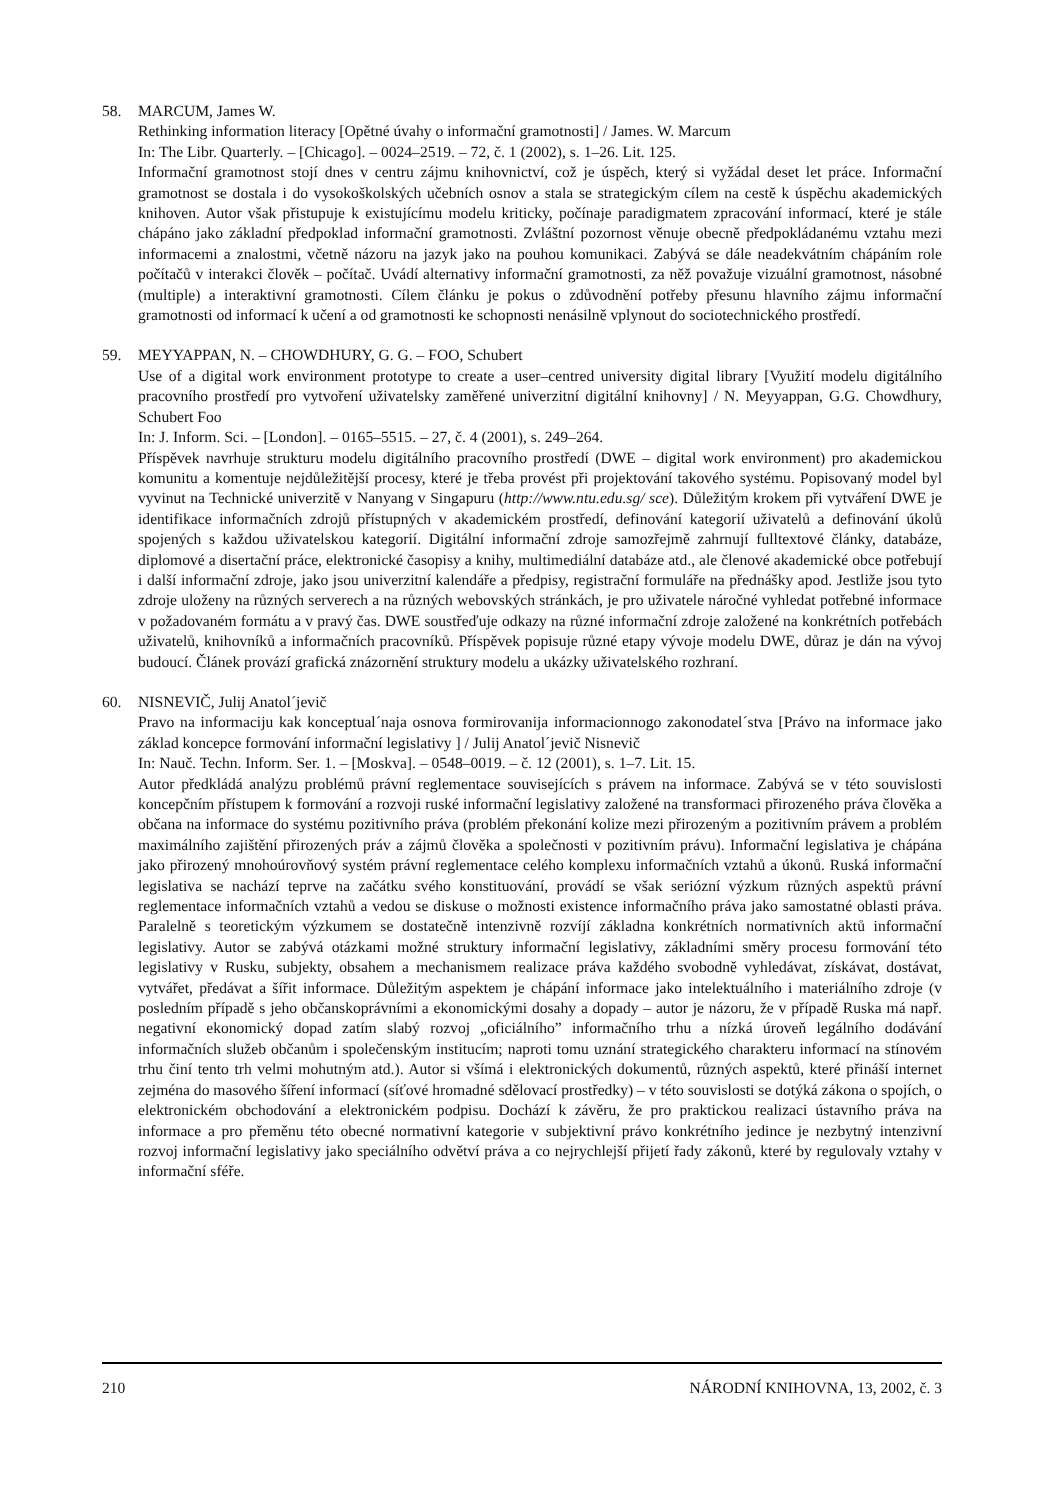58. MARCUM, James W.
Rethinking information literacy [Opětné úvahy o informační gramotnosti] / James. W. Marcum
In: The Libr. Quarterly. – [Chicago]. – 0024–2519. – 72, č. 1 (2002), s. 1–26. Lit. 125.
Informační gramotnost stojí dnes v centru zájmu knihovnictví, což je úspěch, který si vyžádal deset let práce. Informační gramotnost se dostala i do vysokoškolských učebních osnov a stala se strategickým cílem na cestě k úspěchu akademických knihoven. Autor však přistupuje k existujícímu modelu kriticky, počínaje paradigmatem zpracování informací, které je stále chápáno jako základní předpoklad informační gramotnosti. Zvláštní pozornost věnuje obecně předpokládanému vztahu mezi informacemi a znalostmi, včetně názoru na jazyk jako na pouhou komunikaci. Zabývá se dále neadekvátním chápáním role počítačů v interakci člověk – počítač. Uvádí alternativy informační gramotnosti, za něž považuje vizuální gramotnost, násobné (multiple) a interaktivní gramotnosti. Cílem článku je pokus o zdůvodnění potřeby přesunu hlavního zájmu informační gramotnosti od informací k učení a od gramotnosti ke schopnosti nenásilně vplynout do sociotechnického prostředí.
59. MEYYAPPAN, N. – CHOWDHURY, G. G. – FOO, Schubert
Use of a digital work environment prototype to create a user–centred university digital library [Využití modelu digitálního pracovního prostředí pro vytvoření uživatelsky zaměřené univerzitní digitální knihovny] / N. Meyyappan, G.G. Chowdhury, Schubert Foo
In: J. Inform. Sci. – [London]. – 0165–5515. – 27, č. 4 (2001), s. 249–264.
Příspěvek navrhuje strukturu modelu digitálního pracovního prostředí (DWE – digital work environment) pro akademickou komunitu a komentuje nejdůležitější procesy, které je třeba provést při projektování takového systému. Popisovaný model byl vyvinut na Technické univerzitě v Nanyang v Singapuru (http://www.ntu.edu.sg/ sce). Důležitým krokem při vytváření DWE je identifikace informačních zdrojů přístupných v akademickém prostředí, definování kategorií uživatelů a definování úkolů spojených s každou uživatelskou kategorií. Digitální informační zdroje samozřejmě zahrnují fulltextové články, databáze, diplomové a disertační práce, elektronické časopisy a knihy, multimediální databáze atd., ale členové akademické obce potřebují i další informační zdroje, jako jsou univerzitní kalendáře a předpisy, registrační formuláře na přednášky apod. Jestliže jsou tyto zdroje uloženy na různých serverech a na různých webovských stránkách, je pro uživatele náročné vyhledat potřebné informace v požadovaném formátu a v pravý čas. DWE soustřeďuje odkazy na různé informační zdroje založené na konkrétních potřebách uživatelů, knihovníků a informačních pracovníků. Příspěvek popisuje různé etapy vývoje modelu DWE, důraz je dán na vývoj budoucí. Článek provází grafická znázornění struktury modelu a ukázky uživatelského rozhraní.
60. NISNEVIČ, Julij Anatol´jevič
Pravo na informaciju kak konceptual´naja osnova formirovanija informacionnogo zakonodatel´stva [Právo na informace jako základ koncepce formování informační legislativy ] / Julij Anatol´jevič Nisnevič
In: Nauč. Techn. Inform. Ser. 1. – [Moskva]. – 0548–0019. – č. 12 (2001), s. 1–7. Lit. 15.
Autor předkládá analýzu problémů právní reglementace souvisejících s právem na informace. Zabývá se v této souvislosti koncepčním přístupem k formování a rozvoji ruské informační legislativy založené na transformaci přirozeného práva člověka a občana na informace do systému pozitivního práva (problém překonání kolize mezi přirozeným a pozitivním právem a problém maximálního zajištění přirozených práv a zájmů člověka a společnosti v pozitivním právu). Informační legislativa je chápána jako přirozený mnohoúrovňový systém právní reglementace celého komplexu informačních vztahů a úkonů. Ruská informační legislativa se nachází teprve na začátku svého konstituování, provádí se však seriózní výzkum různých aspektů právní reglementace informačních vztahů a vedou se diskuse o možnosti existence informačního práva jako samostatné oblasti práva. Paralelně s teoretickým výzkumem se dostatečně intenzivně rozvíjí základna konkrétních normativních aktů informační legislativy. Autor se zabývá otázkami možné struktury informační legislativy, základními směry procesu formování této legislativy v Rusku, subjekty, obsahem a mechanismem realizace práva každého svobodně vyhledávat, získávat, dostávat, vytvářet, předávat a šířit informace. Důležitým aspektem je chápání informace jako intelektuálního i materiálního zdroje (v posledním případě s jeho občanskoprávními a ekonomickými dosahy a dopady – autor je názoru, že v případě Ruska má např. negativní ekonomický dopad zatím slabý rozvoj „oficiálního” informačního trhu a nízká úroveň legálního dodávání informačních služeb občanům i společenským institucím; naproti tomu uznání strategického charakteru informací na stínovém trhu činí tento trh velmi mohutným atd.). Autor si všímá i elektronických dokumentů, různých aspektů, které přináší internet zejména do masového šíření informací (síťové hromadné sdělovací prostředky) – v této souvislosti se dotýká zákona o spojích, o elektronickém obchodování a elektronickém podpisu. Dochází k závěru, že pro praktickou realizaci ústavního práva na informace a pro přeměnu této obecné normativní kategorie v subjektivní právo konkrétního jedince je nezbytný intenzivní rozvoj informační legislativy jako speciálního odvětví práva a co nejrychlejší přijetí řady zákonů, které by regulovaly vztahy v informační sféře.
210 NÁRODNÍ KNIHOVNA, 13, 2002, č. 3